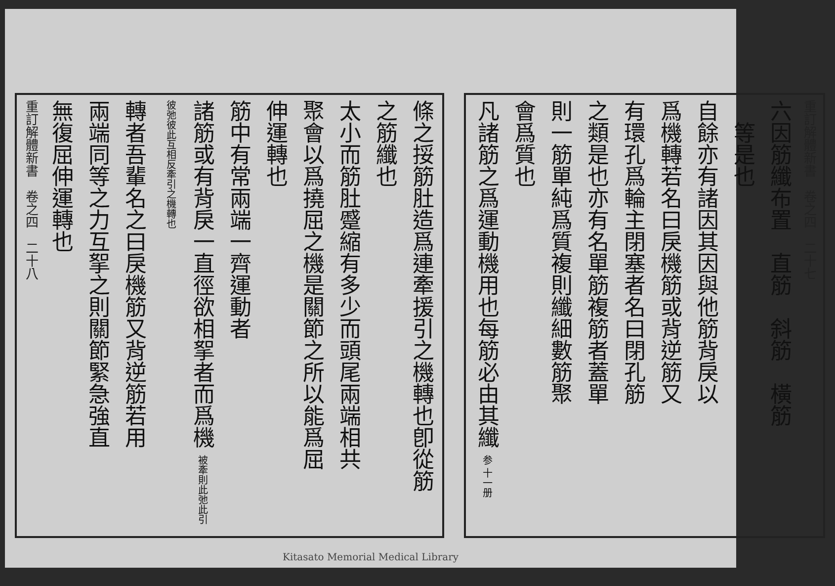條之挼筋肚造爲連牽援引之機轉也卽從筋
之筋纖也
太小而筋肚蹙縮有多少而頭尾兩端相共
聚會以爲撓屈之機是關節之所以能爲屈
伸運轉也
筋中有常兩端一齊運動者
諸筋或有背戾一直徑欲相挐者而爲機 被牽則此弛此引彼弛彼此互相反牽引之機轉也
轉者吾輩名之曰戾機筋又背逆筋若用
兩端同等之力互挐之則關節緊急強直
無復屈伸運轉也
重訂解體新書　卷之四　二十八
重訂解體新書　卷之四　二十七
六因筋纖布置　直筋　斜筋　橫筋
　等是也
自餘亦有諸因其因與他筋背戾以
爲機轉若名曰戾機筋或背逆筋又
有環孔爲輪主閉塞者名曰閉孔筋
之類是也亦有名單筋複筋者蓋單
則一筋單純爲質複則纖細數筋聚
會爲質也
凡諸筋之爲運動機用也每筋必由其纖 参 十一册
Kitasato Memorial Medical Library